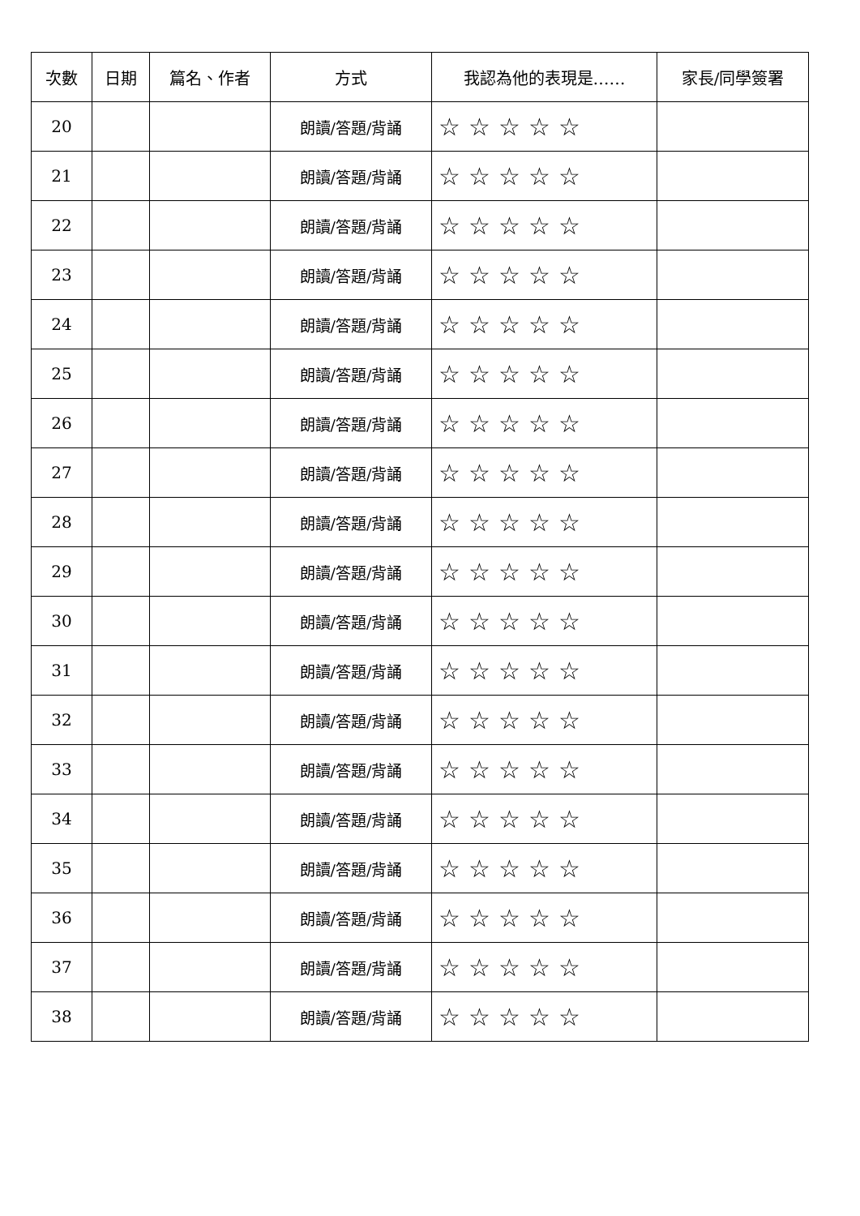| 次數 | 日期 | 篇名、作者 | 方式 | 我認為他的表現是…… | 家長/同學簽署 |
| --- | --- | --- | --- | --- | --- |
| 20 | | | 朗讀/答題/背誦 | ☆☆☆☆☆ | |
| 21 | | | 朗讀/答題/背誦 | ☆☆☆☆☆ | |
| 22 | | | 朗讀/答題/背誦 | ☆☆☆☆☆ | |
| 23 | | | 朗讀/答題/背誦 | ☆☆☆☆☆ | |
| 24 | | | 朗讀/答題/背誦 | ☆☆☆☆☆ | |
| 25 | | | 朗讀/答題/背誦 | ☆☆☆☆☆ | |
| 26 | | | 朗讀/答題/背誦 | ☆☆☆☆☆ | |
| 27 | | | 朗讀/答題/背誦 | ☆☆☆☆☆ | |
| 28 | | | 朗讀/答題/背誦 | ☆☆☆☆☆ | |
| 29 | | | 朗讀/答題/背誦 | ☆☆☆☆☆ | |
| 30 | | | 朗讀/答題/背誦 | ☆☆☆☆☆ | |
| 31 | | | 朗讀/答題/背誦 | ☆☆☆☆☆ | |
| 32 | | | 朗讀/答題/背誦 | ☆☆☆☆☆ | |
| 33 | | | 朗讀/答題/背誦 | ☆☆☆☆☆ | |
| 34 | | | 朗讀/答題/背誦 | ☆☆☆☆☆ | |
| 35 | | | 朗讀/答題/背誦 | ☆☆☆☆☆ | |
| 36 | | | 朗讀/答題/背誦 | ☆☆☆☆☆ | |
| 37 | | | 朗讀/答題/背誦 | ☆☆☆☆☆ | |
| 38 | | | 朗讀/答題/背誦 | ☆☆☆☆☆ | |